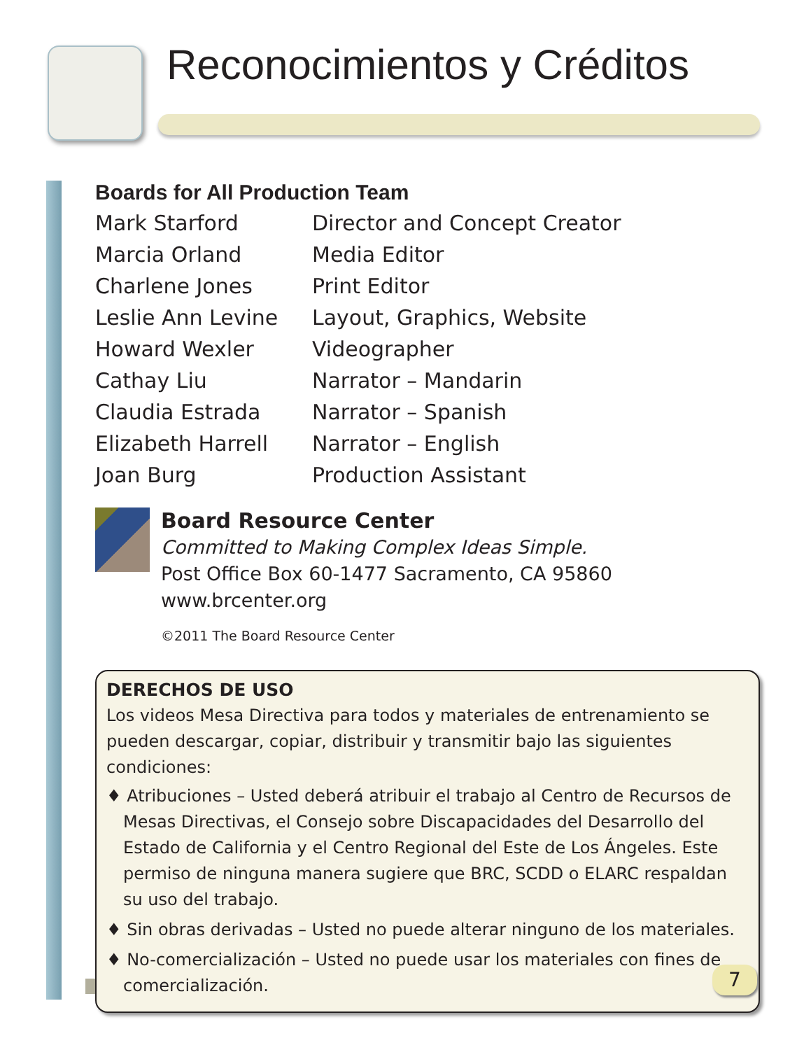Reconocimientos y Créditos
Boards for All Production Team
| Mark Starford | Director and Concept Creator |
| Marcia Orland | Media Editor |
| Charlene Jones | Print Editor |
| Leslie Ann Levine | Layout, Graphics, Website |
| Howard Wexler | Videographer |
| Cathay Liu | Narrator – Mandarin |
| Claudia Estrada | Narrator – Spanish |
| Elizabeth Harrell | Narrator – English |
| Joan Burg | Production Assistant |
Board Resource Center
Committed to Making Complex Ideas Simple.
Post Office Box 60-1477 Sacramento, CA 95860
www.brcenter.org
©2011 The Board Resource Center
DERECHOS DE USO
Los videos Mesa Directiva para todos y materiales de entrenamiento se pueden descargar, copiar, distribuir y transmitir bajo las siguientes condiciones:
♦ Atribuciones – Usted deberá atribuir el trabajo al Centro de Recursos de Mesas Directivas, el Consejo sobre Discapacidades del Desarrollo del Estado de California y el Centro Regional del Este de Los Ángeles. Este permiso de ninguna manera sugiere que BRC, SCDD o ELARC respaldan su uso del trabajo.
♦ Sin obras derivadas – Usted no puede alterar ninguno de los materiales.
♦ No-comercialización – Usted no puede usar los materiales con fines de comercialización.
7